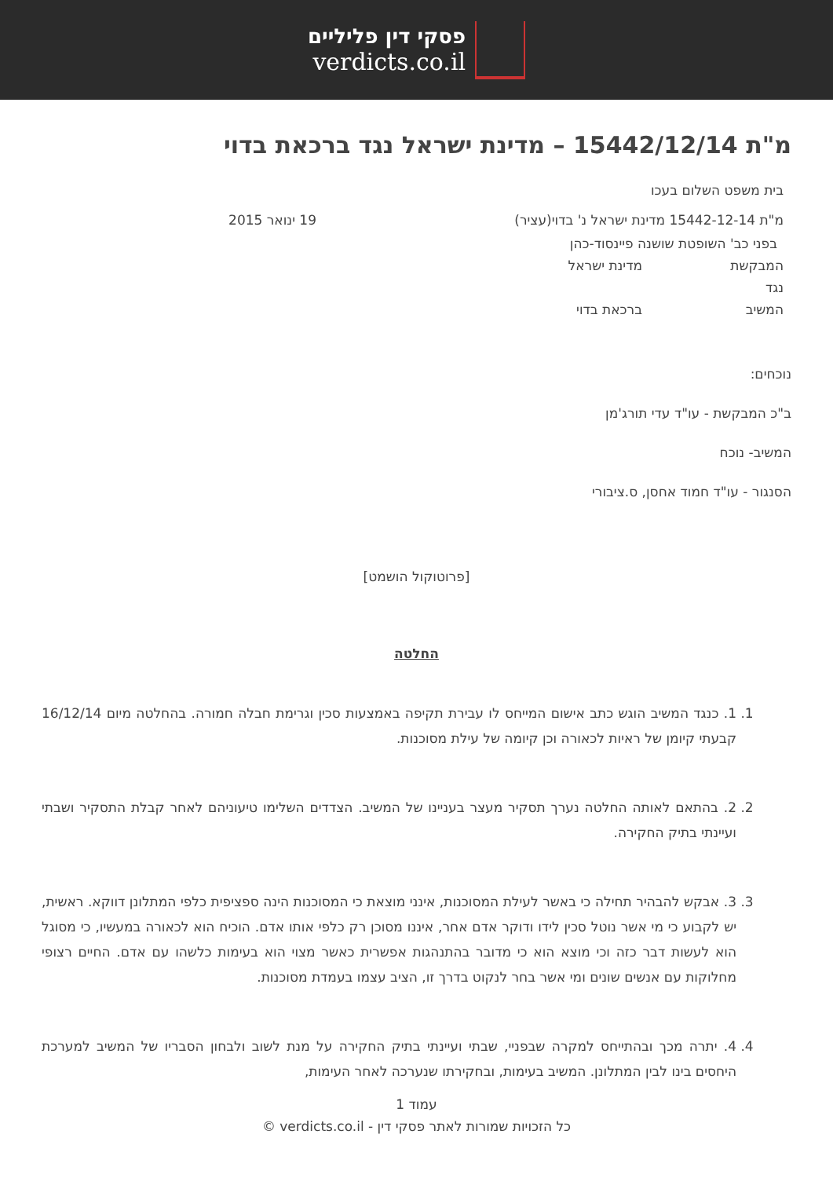פסקי דין פליליים
verdicts.co.il
מ"ת 15442/12/14 – מדינת ישראל נגד ברכאת בדוי
בית משפט השלום בעכו
מ"ת 15442-12-14 מדינת ישראל נ' בדוי(עציר)
19 ינואר 2015
בפני כב' השופטת שושנה פיינסוד-כהן
המבקשת מדינת ישראל
נגד
המשיב ברכאת בדוי
נוכחים:
ב"כ המבקשת - עו"ד עדי תורג'מן
המשיב- נוכח
הסנגור - עו"ד חמוד אחסן, ס.ציבורי
[פרוטוקול הושמט]
החלטה
1. 1. כנגד המשיב הוגש כתב אישום המייחס לו עבירת תקיפה באמצעות סכין וגרימת חבלה חמורה. בהחלטה מיום 16/12/14 קבעתי קיומן של ראיות לכאורה וכן קיומה של עילת מסוכנות.
2. 2. בהתאם לאותה החלטה נערך תסקיר מעצר בעניינו של המשיב. הצדדים השלימו טיעוניהם לאחר קבלת התסקיר ושבתי ועיינתי בתיק החקירה.
3. 3. אבקש להבהיר תחילה כי באשר לעילת המסוכנות, אינני מוצאת כי המסוכנות הינה ספציפית כלפי המתלונן דווקא. ראשית, יש לקבוע כי מי אשר נוטל סכין לידו ודוקר אדם אחר, איננו מסוכן רק כלפי אותו אדם. הוכיח הוא לכאורה במעשיו, כי מסוגל הוא לעשות דבר כזה וכי מוצא הוא כי מדובר בהתנהגות אפשרית כאשר מצוי הוא בעימות כלשהו עם אדם. החיים רצופי מחלוקות עם אנשים שונים ומי אשר בחר לנקוט בדרך זו, הציב עצמו בעמדת מסוכנות.
4. 4. יתרה מכך ובהתייחס למקרה שבפניי, שבתי ועיינתי בתיק החקירה על מנת לשוב ולבחון הסבריו של המשיב למערכת היחסים בינו לבין המתלונן. המשיב בעימות, ובחקירתו שנערכה לאחר העימות,
עמוד 1
כל הזכויות שמורות לאתר פסקי דין - verdicts.co.il ©